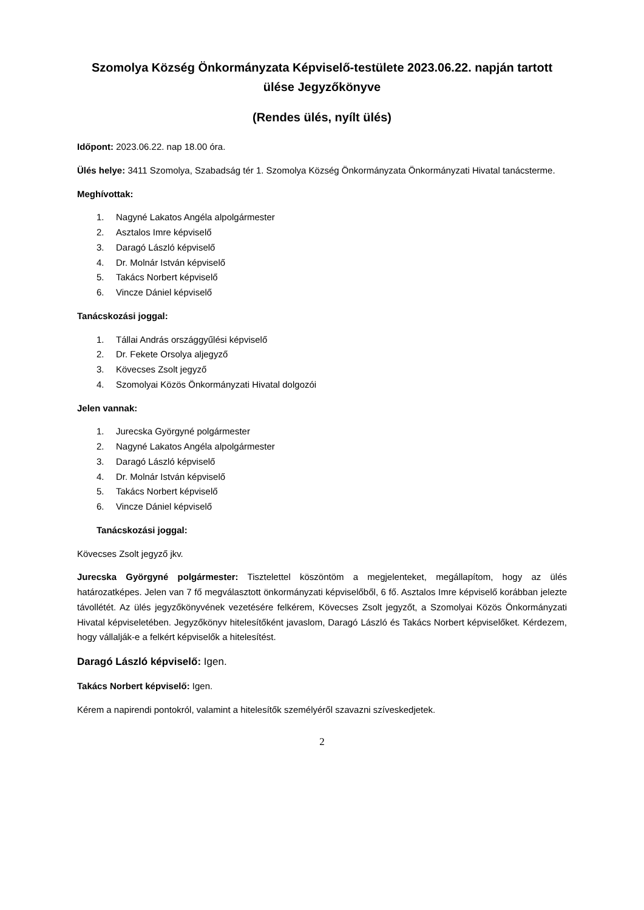Szomolya Község Önkormányzata Képviselő-testülete 2023.06.22. napján tartott ülése Jegyzőkönyve
(Rendes ülés, nyílt ülés)
Időpont: 2023.06.22. nap 18.00 óra.
Ülés helye: 3411 Szomolya, Szabadság tér 1. Szomolya Község Önkormányzata Önkormányzati Hivatal tanácsterme.
Meghívottak:
1. Nagyné Lakatos Angéla alpolgármester
2. Asztalos Imre képviselő
3. Daragó László képviselő
4. Dr. Molnár István képviselő
5. Takács Norbert képviselő
6. Vincze Dániel képviselő
Tanácskozási joggal:
1. Tállai András országgyűlési képviselő
2. Dr. Fekete Orsolya aljegyző
3. Kövecses Zsolt jegyző
4. Szomolyai Közös Önkormányzati Hivatal dolgozói
Jelen vannak:
1. Jurecska Györgyné polgármester
2. Nagyné Lakatos Angéla alpolgármester
3. Daragó László képviselő
4. Dr. Molnár István képviselő
5. Takács Norbert képviselő
6. Vincze Dániel képviselő
Tanácskozási joggal:
Kövecses Zsolt jegyző jkv.
Jurecska Györgyné polgármester: Tisztelettel köszöntöm a megjelenteket, megállapítom, hogy az ülés határozatképes. Jelen van 7 fő megválasztott önkormányzati képviselőből, 6 fő. Asztalos Imre képviselő korábban jelezte távollétét. Az ülés jegyzőkönyvének vezetésére felkérem, Kövecses Zsolt jegyzőt, a Szomolyai Közös Önkormányzati Hivatal képviseletében. Jegyzőkönyv hitelesítőként javaslom, Daragó László és Takács Norbert képviselőket. Kérdezem, hogy vállalják-e a felkért képviselők a hitelesítést.
Daragó László képviselő: Igen.
Takács Norbert képviselő: Igen.
Kérem a napirendi pontokról, valamint a hitelesítők személyéről szavazni szíveskedjetek.
2